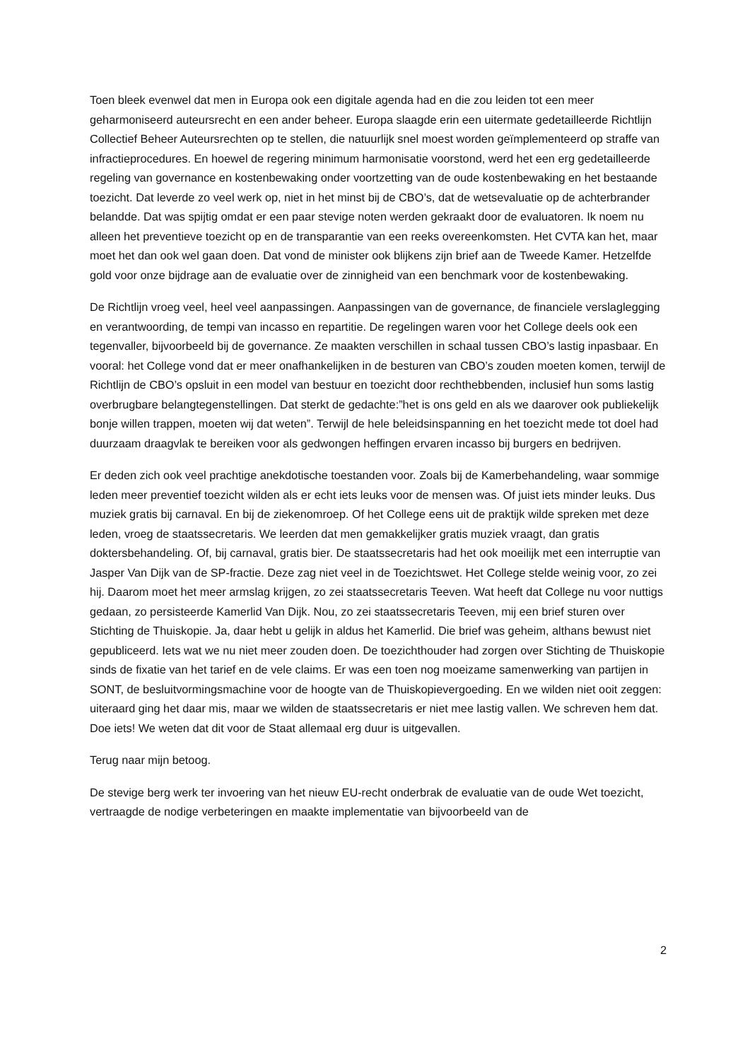Toen bleek evenwel dat men in Europa ook een digitale agenda had en die zou leiden tot een meer geharmoniseerd auteursrecht en een ander beheer. Europa slaagde erin een uitermate gedetailleerde Richtlijn Collectief Beheer Auteursrechten op te stellen, die natuurlijk snel moest worden geïmplementeerd op straffe van infractieprocedures. En hoewel de regering minimum harmonisatie voorstond, werd het een erg gedetailleerde regeling van governance en kostenbewaking onder voortzetting van de oude kostenbewaking en het bestaande toezicht. Dat leverde zo veel werk op, niet in het minst bij de CBO’s, dat de wetsevaluatie op de achterbrander belandde. Dat was spijtig omdat er een paar stevige noten werden gekraakt door de evaluatoren. Ik noem nu alleen het preventieve toezicht op en de transparantie van een reeks overeenkomsten. Het CVTA kan het, maar moet het dan ook wel gaan doen. Dat vond de minister ook blijkens zijn brief aan de Tweede Kamer. Hetzelfde gold voor onze bijdrage aan de evaluatie over de zinnigheid van een benchmark voor de kostenbewaking.
De Richtlijn vroeg veel, heel veel aanpassingen. Aanpassingen van de governance, de financiele verslaglegging en verantwoording, de tempi van incasso en repartitie. De regelingen waren voor het College deels ook een tegenvaller, bijvoorbeeld bij de governance. Ze maakten verschillen in schaal tussen CBO’s lastig inpasbaar. En vooral: het College vond dat er meer onafhankelijken in de besturen van CBO’s zouden moeten komen, terwijl de Richtlijn de CBO’s opsluit in een model van bestuur en toezicht door rechthebbenden, inclusief hun soms lastig overbrugbare belangtegenstellingen. Dat sterkt de gedachte:”het is ons geld en als we daarover ook publiekelijk bonje willen trappen, moeten wij dat weten”. Terwijl de hele beleidsinspanning en het toezicht mede tot doel had duurzaam draagvlak te bereiken voor als gedwongen heffingen ervaren incasso bij burgers en bedrijven.
Er deden zich ook veel prachtige anekdotische toestanden voor. Zoals bij de Kamerbehandeling, waar sommige leden meer preventief toezicht wilden als er echt iets leuks voor de mensen was. Of juist iets minder leuks. Dus muziek gratis bij carnaval. En bij de ziekenomroep. Of het College eens uit de praktijk wilde spreken met deze leden, vroeg de staatssecretaris. We leerden dat men gemakkelijker gratis muziek vraagt, dan gratis doktersbehandeling. Of, bij carnaval, gratis bier. De staatssecretaris had het ook moeilijk met een interruptie van Jasper Van Dijk van de SP-fractie. Deze zag niet veel in de Toezichtswet. Het College stelde weinig voor, zo zei hij. Daarom moet het meer armslag krijgen, zo zei staatssecretaris Teeven. Wat heeft dat College nu voor nuttigs gedaan, zo persisteerde Kamerlid Van Dijk. Nou, zo zei staatssecretaris Teeven, mij een brief sturen over Stichting de Thuiskopie. Ja, daar hebt u gelijk in aldus het Kamerlid. Die brief was geheim, althans bewust niet gepubliceerd. Iets wat we nu niet meer zouden doen. De toezichthouder had zorgen over Stichting de Thuiskopie sinds de fixatie van het tarief en de vele claims. Er was een toen nog moeizame samenwerking van partijen in SONT, de besluitvormingsmachine voor de hoogte van de Thuiskopievergoeding. En we wilden niet ooit zeggen: uiteraard ging het daar mis, maar we wilden de staatssecretaris er niet mee lastig vallen. We schreven hem dat. Doe iets! We weten dat dit voor de Staat allemaal erg duur is uitgevallen.
Terug naar mijn betoog.
De stevige berg werk ter invoering van het nieuw EU-recht onderbrak de evaluatie van de oude Wet toezicht, vertraagde de nodige verbeteringen en maakte implementatie van bijvoorbeeld van de
2